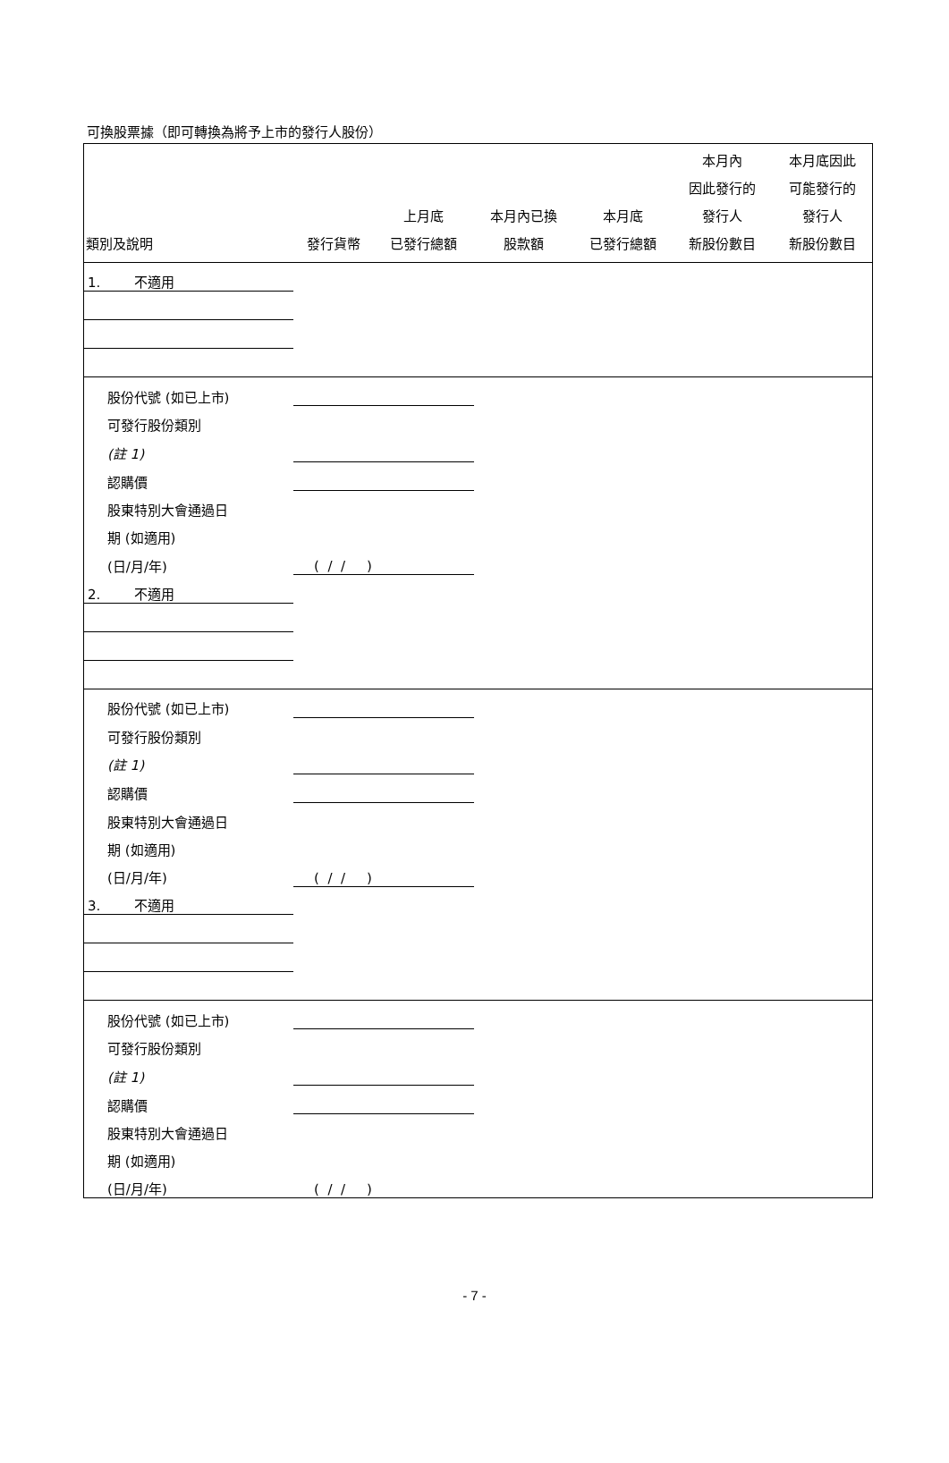可換股票據（即可轉換為將予上市的發行人股份）
| 類別及說明 | 發行貨幣 | 上月底 已發行總額 | 本月內已換 股款額 | 本月底 已發行總額 | 本月內 因此發行的 發行人 新股份數目 | 本月底因此 可能發行的 發行人 新股份數目 |
| --- | --- | --- | --- | --- | --- | --- |
| 1. 不適用 | | | | | | |
| 股份代號 (如已上市) | | | | | | |
| 可發行股份類別 | | | | | | |
| (註 1) | | | | | | |
| 認購價 | | | | | | |
| 股東特別大會通過日 | | | | | | |
| 期 (如適用) | | | | | | |
| (日/月/年) | ( / / ) | | | | | |
| 2. 不適用 | | | | | | |
| 股份代號 (如已上市) | | | | | | |
| 可發行股份類別 | | | | | | |
| (註 1) | | | | | | |
| 認購價 | | | | | | |
| 股東特別大會通過日 | | | | | | |
| 期 (如適用) | | | | | | |
| (日/月/年) | ( / / ) | | | | | |
| 3. 不適用 | | | | | | |
| 股份代號 (如已上市) | | | | | | |
| 可發行股份類別 | | | | | | |
| (註 1) | | | | | | |
| 認購價 | | | | | | |
| 股東特別大會通過日 | | | | | | |
| 期 (如適用) | | | | | | |
| (日/月/年) | ( / / ) | | | | | |
- 7 -